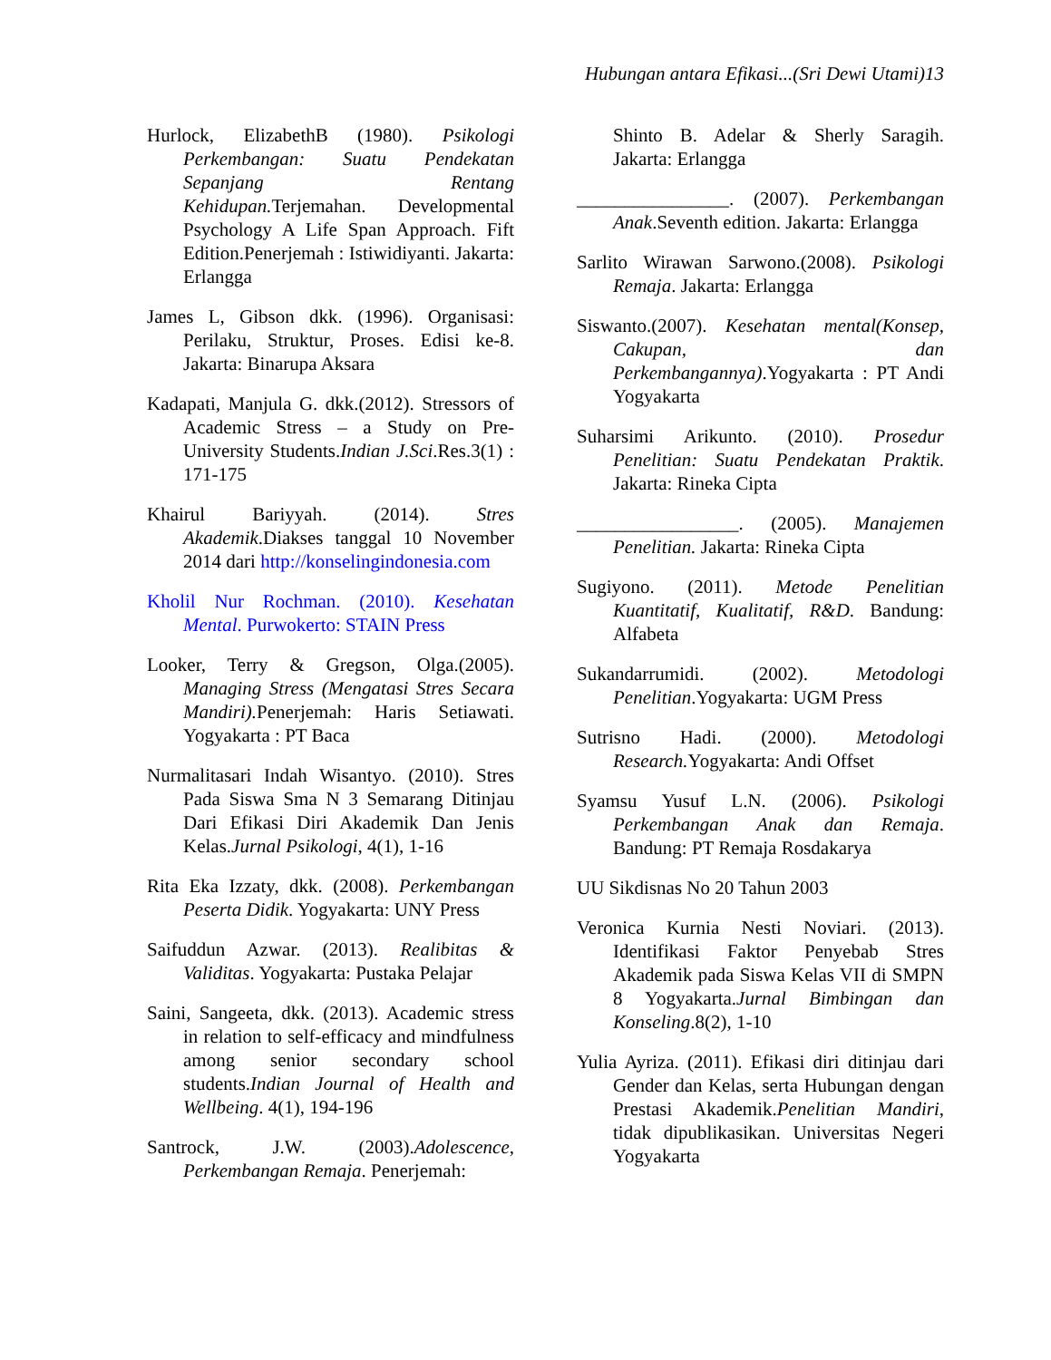Hubungan antara Efikasi...(Sri Dewi Utami)13
Hurlock, ElizabethB (1980). Psikologi Perkembangan: Suatu Pendekatan Sepanjang Rentang Kehidupan. Terjemahan. Developmental Psychology A Life Span Approach. Fift Edition.Penerjemah : Istiwidiyanti. Jakarta: Erlangga
James L, Gibson dkk. (1996). Organisasi: Perilaku, Struktur, Proses. Edisi ke-8. Jakarta: Binarupa Aksara
Kadapati, Manjula G. dkk.(2012). Stressors of Academic Stress – a Study on Pre-University Students.Indian J.Sci.Res.3(1) : 171-175
Khairul Bariyyah. (2014). Stres Akademik.Diakses tanggal 10 November 2014 dari http://konselingindonesia.com
Kholil Nur Rochman. (2010). Kesehatan Mental. Purwokerto: STAIN Press
Looker, Terry & Gregson, Olga.(2005). Managing Stress (Mengatasi Stres Secara Mandiri). Penerjemah: Haris Setiawati. Yogyakarta : PT Baca
Nurmalitasari Indah Wisantyo. (2010). Stres Pada Siswa Sma N 3 Semarang Ditinjau Dari Efikasi Diri Akademik Dan Jenis Kelas.Jurnal Psikologi, 4(1), 1-16
Rita Eka Izzaty, dkk. (2008). Perkembangan Peserta Didik. Yogyakarta: UNY Press
Saifuddun Azwar. (2013). Realibitas & Validitas. Yogyakarta: Pustaka Pelajar
Saini, Sangeeta, dkk. (2013). Academic stress in relation to self-efficacy and mindfulness among senior secondary school students.Indian Journal of Health and Wellbeing. 4(1), 194-196
Santrock, J.W. (2003).Adolescence, Perkembangan Remaja. Penerjemah:
Shinto B. Adelar & Sherly Saragih. Jakarta: Erlangga
________________. (2007). Perkembangan Anak.Seventh edition. Jakarta: Erlangga
Sarlito Wirawan Sarwono.(2008). Psikologi Remaja. Jakarta: Erlangga
Siswanto.(2007). Kesehatan mental(Konsep, Cakupan, dan Perkembangannya).Yogyakarta : PT Andi Yogyakarta
Suharsimi Arikunto. (2010). Prosedur Penelitian: Suatu Pendekatan Praktik. Jakarta: Rineka Cipta
_________________. (2005). Manajemen Penelitian. Jakarta: Rineka Cipta
Sugiyono. (2011). Metode Penelitian Kuantitatif, Kualitatif, R&D. Bandung: Alfabeta
Sukandarrumidi. (2002). Metodologi Penelitian.Yogyakarta: UGM Press
Sutrisno Hadi. (2000). Metodologi Research. Yogyakarta: Andi Offset
Syamsu Yusuf L.N. (2006). Psikologi Perkembangan Anak dan Remaja. Bandung: PT Remaja Rosdakarya
UU Sikdisnas No 20 Tahun 2003
Veronica Kurnia Nesti Noviari. (2013). Identifikasi Faktor Penyebab Stres Akademik pada Siswa Kelas VII di SMPN 8 Yogyakarta.Jurnal Bimbingan dan Konseling.8(2), 1-10
Yulia Ayriza. (2011). Efikasi diri ditinjau dari Gender dan Kelas, serta Hubungan dengan Prestasi Akademik.Penelitian Mandiri, tidak dipublikasikan. Universitas Negeri Yogyakarta